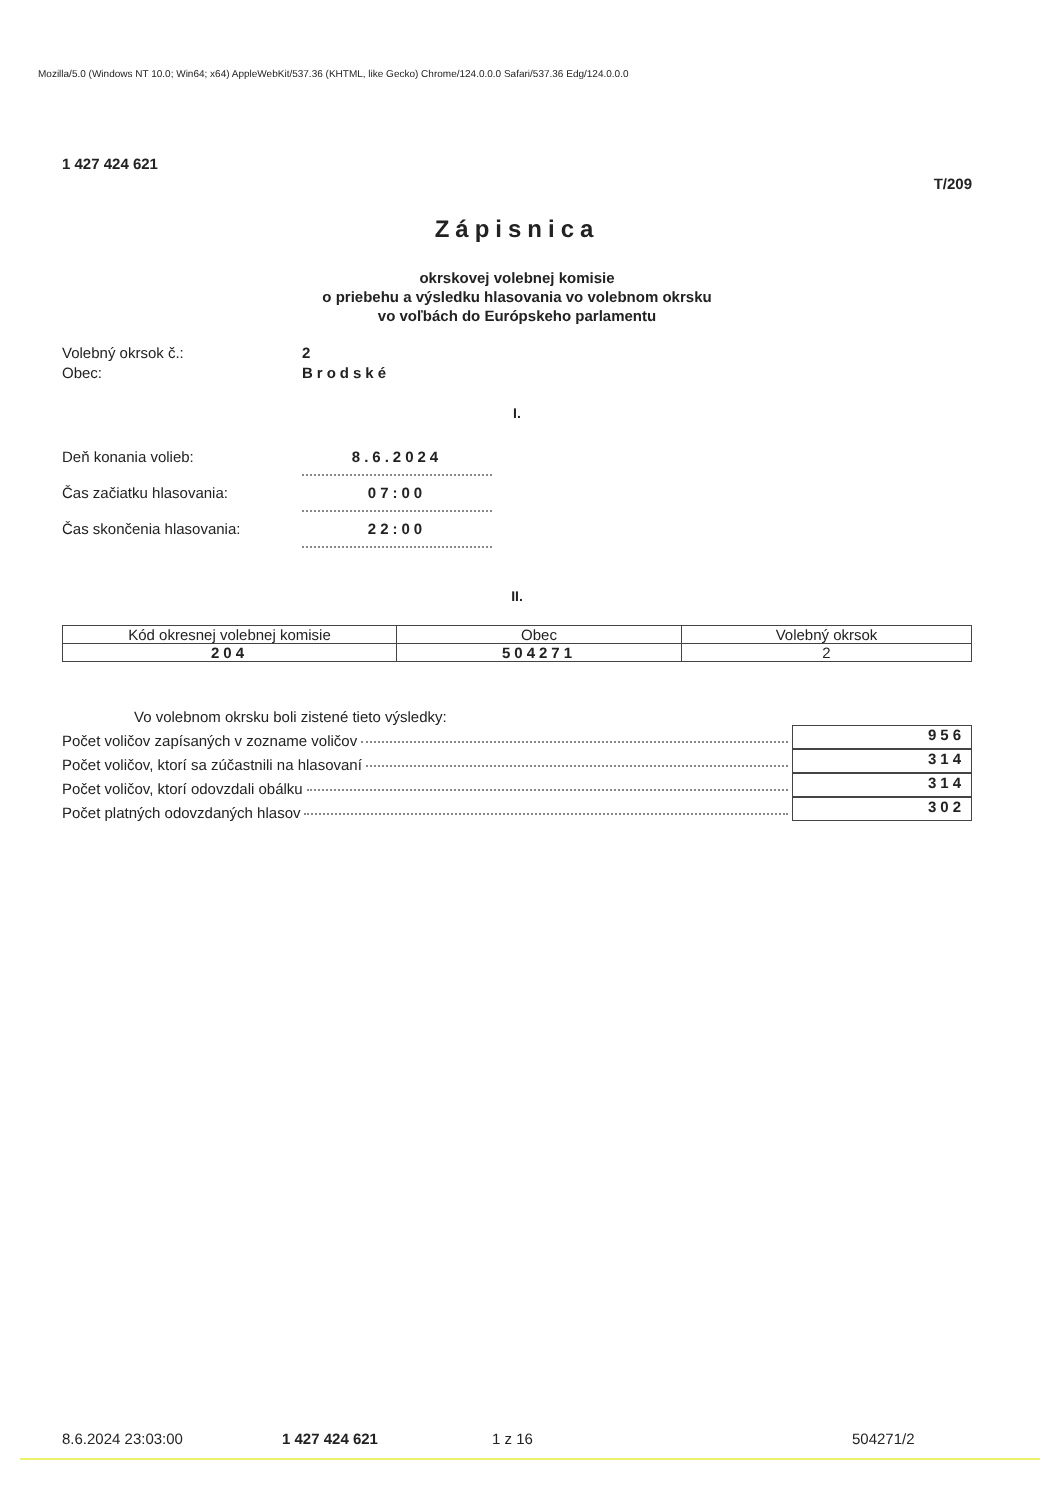Mozilla/5.0 (Windows NT 10.0; Win64; x64) AppleWebKit/537.36 (KHTML, like Gecko) Chrome/124.0.0.0 Safari/537.36 Edg/124.0.0.0
1 427 424 621
T/209
Zápisnica
okrskovej volebnej komisie
o priebehu a výsledku hlasovania vo volebnom okrsku
vo voľbách do Európskeho parlamentu
Volebný okrsok č.: 2
Obec: Brodské
I.
Deň konania volieb: 8.6.2024
Čas začiatku hlasovania: 07:00
Čas skončenia hlasovania: 22:00
II.
| Kód okresnej volebnej komisie | Obec | Volebný okrsok |
| 204 | 504271 | 2 |
Vo volebnom okrsku boli zistené tieto výsledky:
Počet voličov zapísaných v zozname voličov 956
Počet voličov, ktorí sa zúčastnili na hlasovaní 314
Počet voličov, ktorí odovzdali obálku 314
Počet platných odovzdaných hlasov 302
8.6.2024 23:03:00 1 427 424 621 1 z 16 504271/2